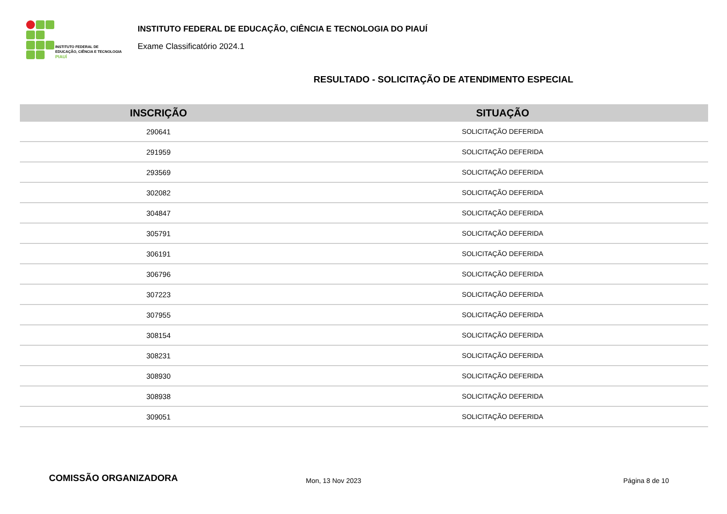INSTITUTO FEDERAL DE
EDUCAÇÃO, CIÊNCIA E TECNOLOGIA
PIAUÍ
INSTITUTO FEDERAL DE EDUCAÇÃO, CIÊNCIA E TECNOLOGIA DO PIAUÍ
Exame Classificatório 2024.1
RESULTADO - SOLICITAÇÃO DE ATENDIMENTO ESPECIAL
| INSCRIÇÃO | SITUAÇÃO |
| --- | --- |
| 290641 | SOLICITAÇÃO DEFERIDA |
| 291959 | SOLICITAÇÃO DEFERIDA |
| 293569 | SOLICITAÇÃO DEFERIDA |
| 302082 | SOLICITAÇÃO DEFERIDA |
| 304847 | SOLICITAÇÃO DEFERIDA |
| 305791 | SOLICITAÇÃO DEFERIDA |
| 306191 | SOLICITAÇÃO DEFERIDA |
| 306796 | SOLICITAÇÃO DEFERIDA |
| 307223 | SOLICITAÇÃO DEFERIDA |
| 307955 | SOLICITAÇÃO DEFERIDA |
| 308154 | SOLICITAÇÃO DEFERIDA |
| 308231 | SOLICITAÇÃO DEFERIDA |
| 308930 | SOLICITAÇÃO DEFERIDA |
| 308938 | SOLICITAÇÃO DEFERIDA |
| 309051 | SOLICITAÇÃO DEFERIDA |
COMISSÃO ORGANIZADORA
Mon, 13 Nov 2023 Página 8 de 10